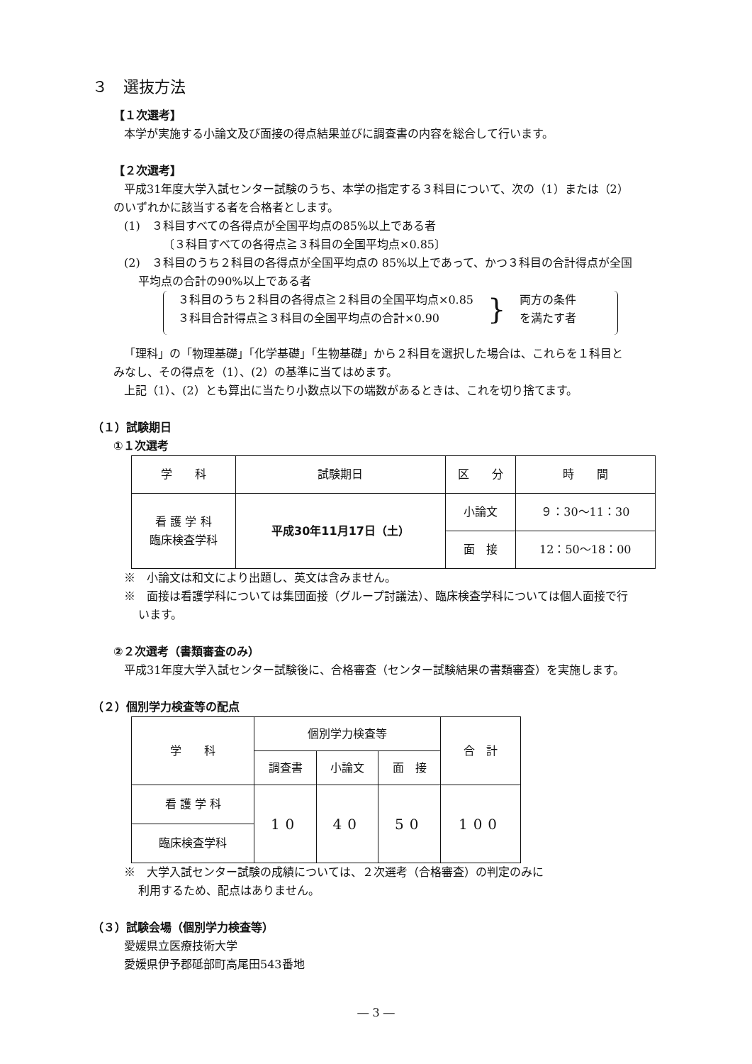３　選抜方法
【１次選考】
本学が実施する小論文及び面接の得点結果並びに調査書の内容を総合して行います。
【２次選考】
平成31年度大学入試センター試験のうち、本学の指定する３科目について、次の（1）または（2）
のいずれかに該当する者を合格者とします。
(1)　３科目すべての各得点が全国平均点の85%以上である者
〔３科目すべての各得点≧３科目の全国平均点×0.85〕
(2)　３科目のうち２科目の各得点が全国平均点の 85%以上であって、かつ３科目の合計得点が全国
平均点の合計の90%以上である者
３科目のうち２科目の各得点≧２科目の全国平均点×0.85
３科目合計得点≧３科目の全国平均点の合計×0.90
}
両方の条件
を満たす者
「理科」の「物理基礎」「化学基礎」「生物基礎」から２科目を選択した場合は、これらを１科目と
みなし、その得点を（1）、(2）の基準に当てはめます。
上記（1）、(2）とも算出に当たり小数点以下の端数があるときは、これを切り捨てます。
（１）試験期日
①１次選考
| 学 科 | 試験期日 | 区 分 | 時 間 |
| --- | --- | --- | --- |
| 看 護 学 科 臨床検査学科 | 平成30年11月17日（土） | 小論文 | ９：30〜11：30 |
| | | 面 接 | 12：50〜18：00 |
※　小論文は和文により出題し、英文は含みません。
※　面接は看護学科については集団面接（グループ討議法）、臨床検査学科については個人面接で行
います。
②２次選考（書類審査のみ）
平成31年度大学入試センター試験後に、合格審査（センター試験結果の書類審査）を実施します。
（２）個別学力検査等の配点
| 学 科 | 個別学力検査等 | | | 合 計 |
| --- | --- | --- | --- | --- |
| | 調査書 | 小論文 | 面 接 | |
| 看 護 学 科 | 10 | 40 | 50 | 100 |
| 臨床検査学科 | | | | |
※　大学入試センター試験の成績については、２次選考（合格審査）の判定のみに
利用するため、配点はありません。
（３）試験会場（個別学力検査等）
愛媛県立医療技術大学
愛媛県伊予郡砥部町高尾田543番地
― 3 ―